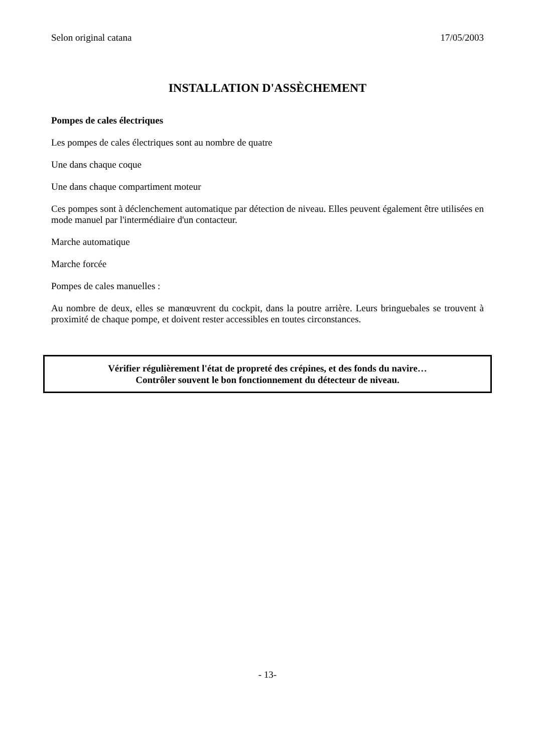Selon original catana 17/05/2003
INSTALLATION D'ASSÈCHEMENT
Pompes de cales électriques
Les pompes de cales électriques sont au nombre de quatre
Une dans chaque coque
Une dans chaque compartiment moteur
Ces pompes sont à déclenchement automatique par détection de niveau. Elles peuvent également être utilisées en mode manuel par l'intermédiaire d'un contacteur.
Marche automatique
Marche forcée
Pompes de cales manuelles :
Au nombre de deux, elles se manœuvrent du cockpit, dans la poutre arrière. Leurs bringuebales se trouvent à proximité de chaque pompe, et doivent rester accessibles en toutes circonstances.
Vérifier régulièrement l'état de propreté des crépines, et des fonds du navire…
Contrôler souvent le bon fonctionnement du détecteur de niveau.
- 13-